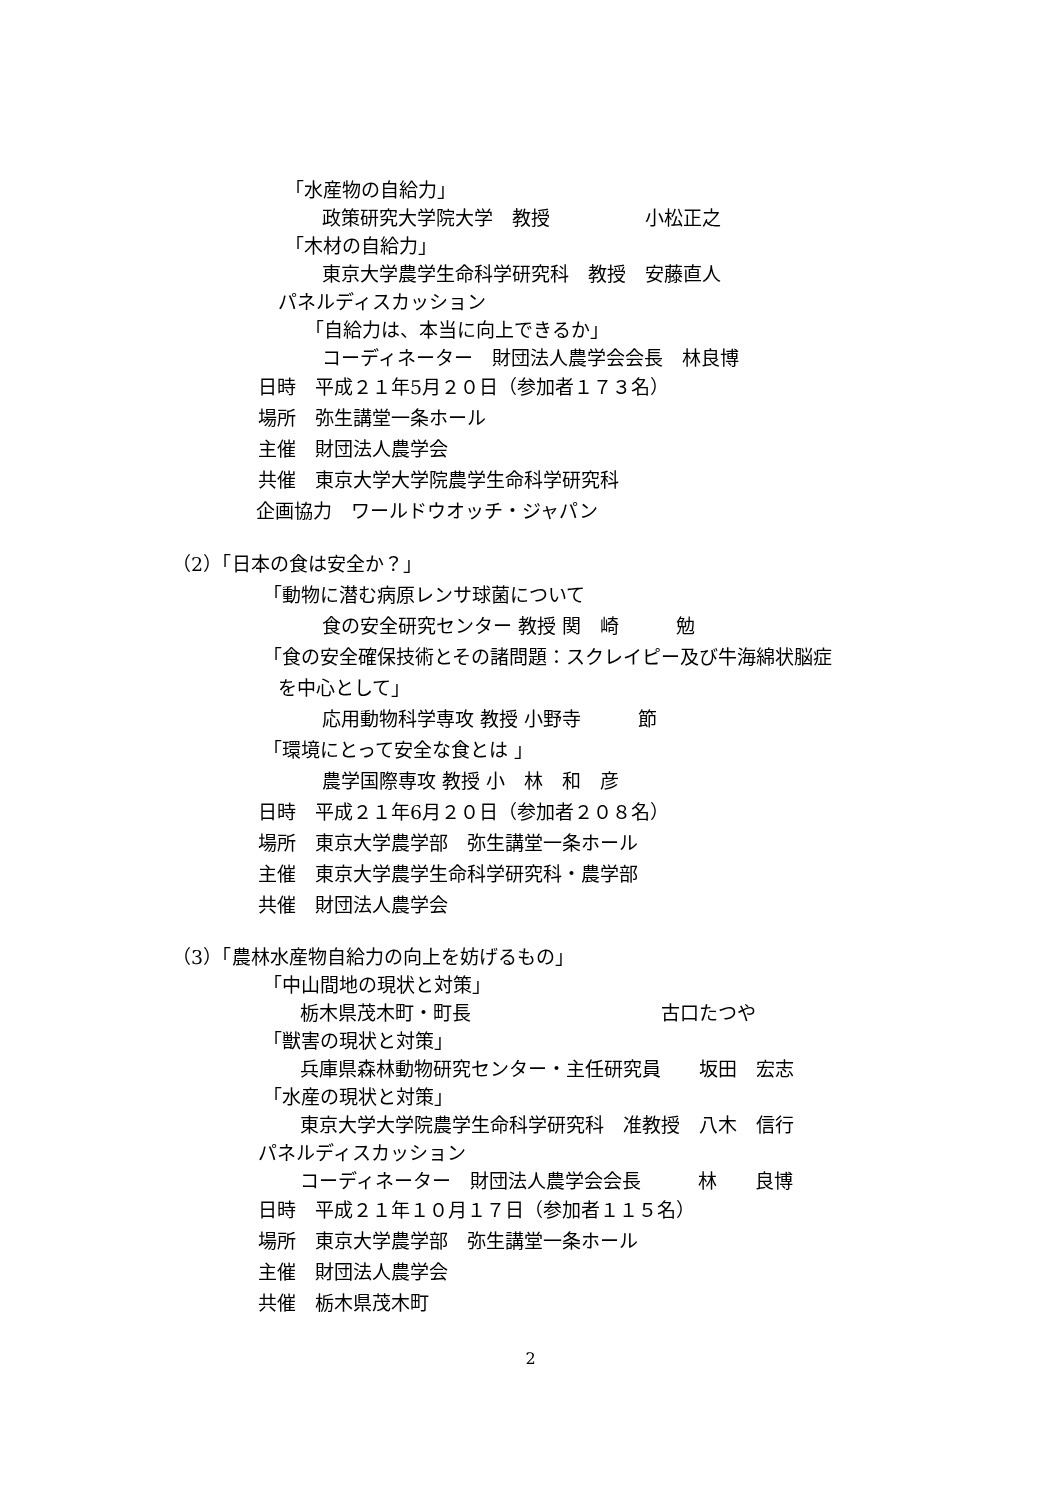「水産物の自給力」
政策研究大学院大学　教授　　　　　小松正之
「木材の自給力」
東京大学農学生命科学研究科　教授　安藤直人
パネルディスカッション
「自給力は、本当に向上できるか」
コーディネーター　財団法人農学会会長　林良博
日時　平成２１年5月２０日（参加者１７３名）
場所　弥生講堂一条ホール
主催　財団法人農学会
共催　東京大学大学院農学生命科学研究科
企画協力　ワールドウオッチ・ジャパン
（2）「日本の食は安全か？」
「動物に潜む病原レンサ球菌について
食の安全研究センター 教授 関　崎　　　勉
「食の安全確保技術とその諸問題：スクレイピー及び牛海綿状脳症
を中心として」
応用動物科学専攻 教授 小野寺　　　節
「環境にとって安全な食とは 」
農学国際専攻 教授 小　林　和　彦
日時　平成２１年6月２０日（参加者２０８名）
場所　東京大学農学部　弥生講堂一条ホール
主催　東京大学農学生命科学研究科・農学部
共催　財団法人農学会
（3）「農林水産物自給力の向上を妨げるもの」
「中山間地の現状と対策」
栃木県茂木町・町長　　　　　　　　　　古口たつや
「獣害の現状と対策」
兵庫県森林動物研究センター・主任研究員　　坂田　宏志
「水産の現状と対策」
東京大学大学院農学生命科学研究科　准教授　八木　信行
パネルディスカッション
コーディネーター　財団法人農学会会長　　　林　　良博
日時　平成２１年１０月１７日（参加者１１５名）
場所　東京大学農学部　弥生講堂一条ホール
主催　財団法人農学会
共催　栃木県茂木町
2